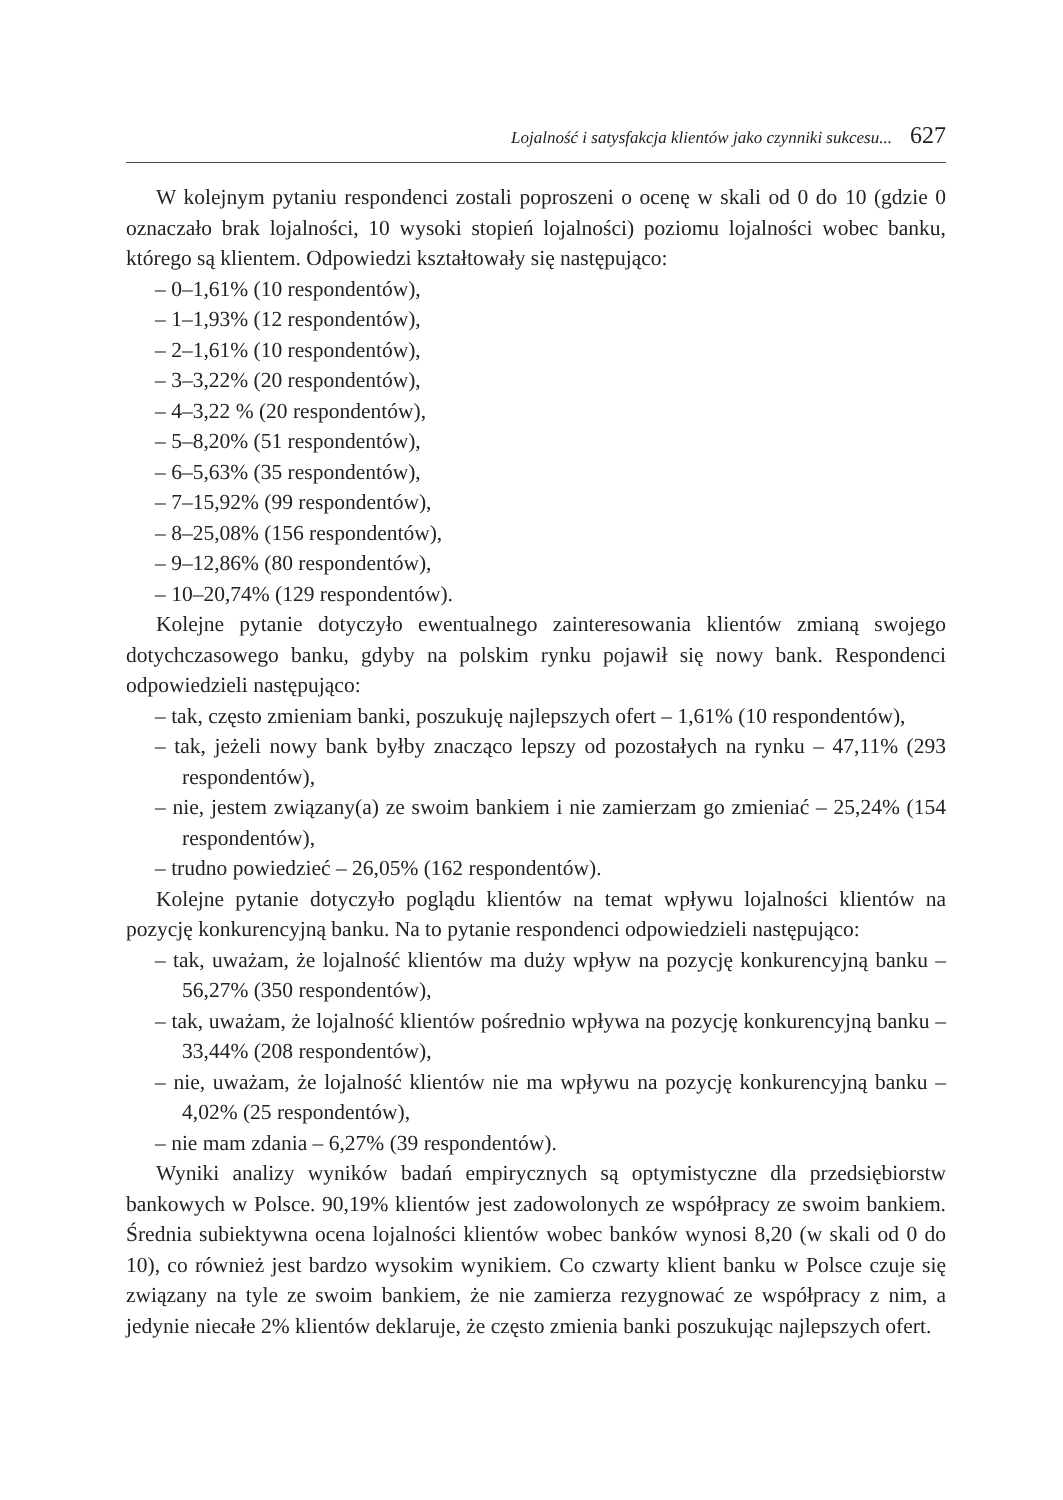Lojalność i satysfakcja klientów jako czynniki sukcesu... 627
W kolejnym pytaniu respondenci zostali poproszeni o ocenę w skali od 0 do 10 (gdzie 0 oznaczało brak lojalności, 10 wysoki stopień lojalności) poziomu lojalności wobec banku, którego są klientem. Odpowiedzi kształtowały się następująco:
– 0–1,61% (10 respondentów),
– 1–1,93% (12 respondentów),
– 2–1,61% (10 respondentów),
– 3–3,22% (20 respondentów),
– 4–3,22 % (20 respondentów),
– 5–8,20% (51 respondentów),
– 6–5,63% (35 respondentów),
– 7–15,92% (99 respondentów),
– 8–25,08% (156 respondentów),
– 9–12,86% (80 respondentów),
– 10–20,74% (129 respondentów).
Kolejne pytanie dotyczyło ewentualnego zainteresowania klientów zmianą swojego dotychczasowego banku, gdyby na polskim rynku pojawił się nowy bank. Respondenci odpowiedzieli następująco:
– tak, często zmieniam banki, poszukuję najlepszych ofert – 1,61% (10 respondentów),
– tak, jeżeli nowy bank byłby znacząco lepszy od pozostałych na rynku – 47,11% (293 respondentów),
– nie, jestem związany(a) ze swoim bankiem i nie zamierzam go zmieniać – 25,24% (154 respondentów),
– trudno powiedzieć – 26,05% (162 respondentów).
Kolejne pytanie dotyczyło poglądu klientów na temat wpływu lojalności klientów na pozycję konkurencyjną banku. Na to pytanie respondenci odpowiedzieli następująco:
– tak, uważam, że lojalność klientów ma duży wpływ na pozycję konkurencyjną banku – 56,27% (350 respondentów),
– tak, uważam, że lojalność klientów pośrednio wpływa na pozycję konkurencyjną banku – 33,44% (208 respondentów),
– nie, uważam, że lojalność klientów nie ma wpływu na pozycję konkurencyjną banku – 4,02% (25 respondentów),
– nie mam zdania – 6,27% (39 respondentów).
Wyniki analizy wyników badań empirycznych są optymistyczne dla przedsiębiorstw bankowych w Polsce. 90,19% klientów jest zadowolonych ze współpracy ze swoim bankiem. Średnia subiektywna ocena lojalności klientów wobec banków wynosi 8,20 (w skali od 0 do 10), co również jest bardzo wysokim wynikiem. Co czwarty klient banku w Polsce czuje się związany na tyle ze swoim bankiem, że nie zamierza rezygnować ze współpracy z nim, a jedynie niecałe 2% klientów deklaruje, że często zmienia banki poszukując najlepszych ofert.